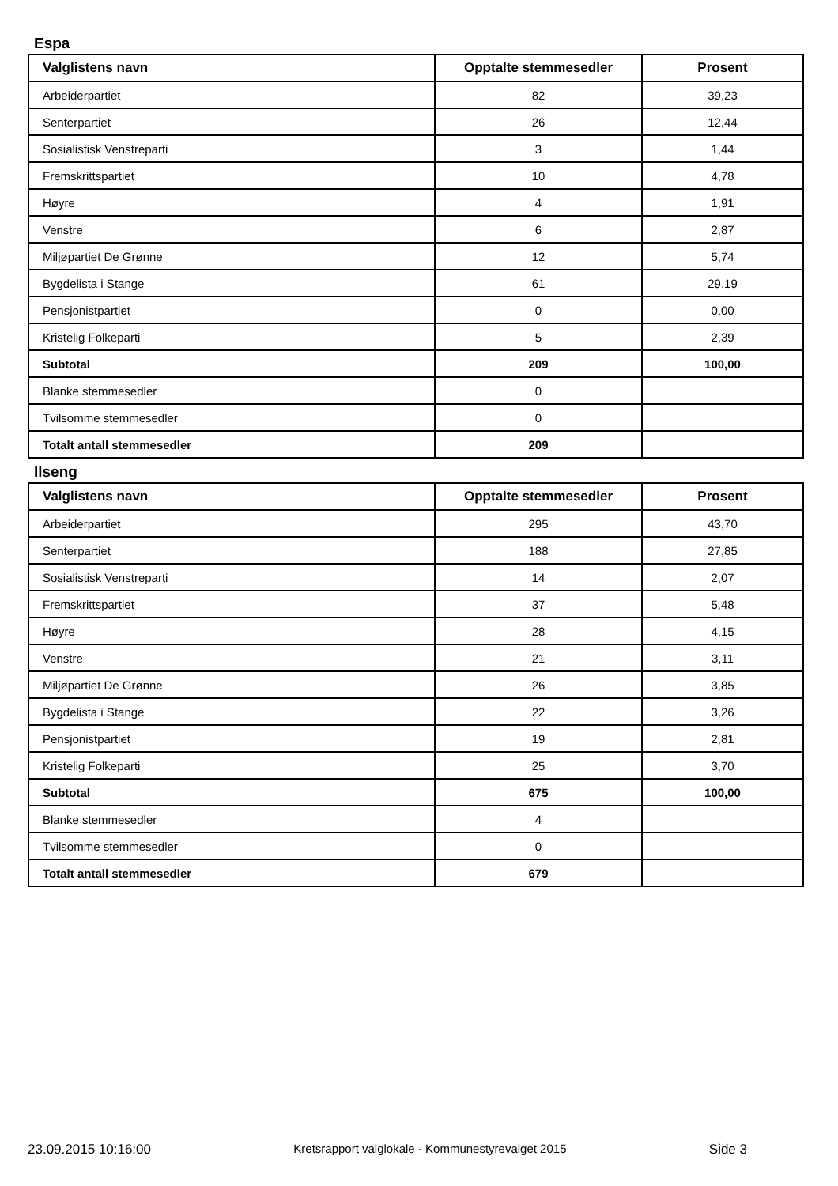Espa
| Valglistens navn | Opptalte stemmesedler | Prosent |
| --- | --- | --- |
| Arbeiderpartiet | 82 | 39,23 |
| Senterpartiet | 26 | 12,44 |
| Sosialistisk Venstreparti | 3 | 1,44 |
| Fremskrittspartiet | 10 | 4,78 |
| Høyre | 4 | 1,91 |
| Venstre | 6 | 2,87 |
| Miljøpartiet De Grønne | 12 | 5,74 |
| Bygdelista i Stange | 61 | 29,19 |
| Pensjonistpartiet | 0 | 0,00 |
| Kristelig Folkeparti | 5 | 2,39 |
| Subtotal | 209 | 100,00 |
| Blanke stemmesedler | 0 | |
| Tvilsomme stemmesedler | 0 | |
| Totalt antall stemmesedler | 209 | |
Ilseng
| Valglistens navn | Opptalte stemmesedler | Prosent |
| --- | --- | --- |
| Arbeiderpartiet | 295 | 43,70 |
| Senterpartiet | 188 | 27,85 |
| Sosialistisk Venstreparti | 14 | 2,07 |
| Fremskrittspartiet | 37 | 5,48 |
| Høyre | 28 | 4,15 |
| Venstre | 21 | 3,11 |
| Miljøpartiet De Grønne | 26 | 3,85 |
| Bygdelista i Stange | 22 | 3,26 |
| Pensjonistpartiet | 19 | 2,81 |
| Kristelig Folkeparti | 25 | 3,70 |
| Subtotal | 675 | 100,00 |
| Blanke stemmesedler | 4 | |
| Tvilsomme stemmesedler | 0 | |
| Totalt antall stemmesedler | 679 | |
23.09.2015 10:16:00 Kretsrapport valglokale - Kommunestyrevalget 2015 Side 3